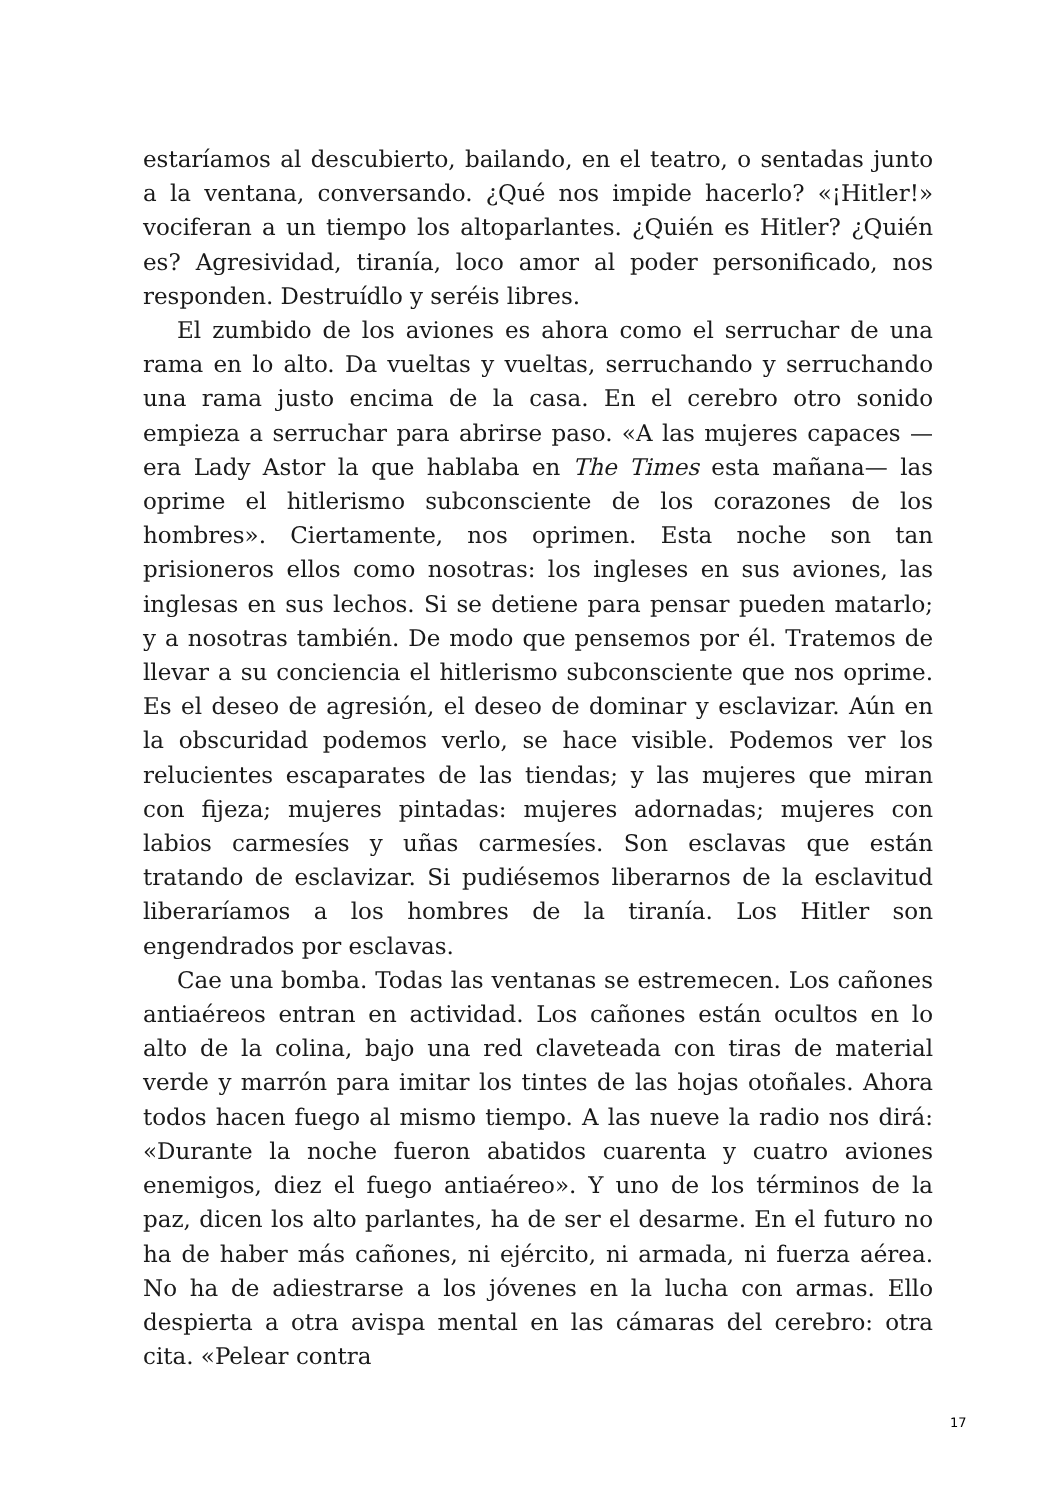estaríamos al descubierto, bailando, en el teatro, o sentadas junto a la ventana, conversando. ¿Qué nos impide hacerlo? «¡Hitler!» vociferan a un tiempo los altoparlantes. ¿Quién es Hitler? ¿Quién es? Agresividad, tiranía, loco amor al poder personificado, nos responden. Destruídlo y seréis libres.
El zumbido de los aviones es ahora como el serruchar de una rama en lo alto. Da vueltas y vueltas, serruchando y serruchando una rama justo encima de la casa. En el cerebro otro sonido empieza a serruchar para abrirse paso. «A las mujeres capaces —era Lady Astor la que hablaba en The Times esta mañana— las oprime el hitlerismo subconsciente de los corazones de los hombres». Ciertamente, nos oprimen. Esta noche son tan prisioneros ellos como nosotras: los ingleses en sus aviones, las inglesas en sus lechos. Si se detiene para pensar pueden matarlo; y a nosotras también. De modo que pensemos por él. Tratemos de llevar a su conciencia el hitlerismo subconsciente que nos oprime. Es el deseo de agresión, el deseo de dominar y esclavizar. Aún en la obscuridad podemos verlo, se hace visible. Podemos ver los relucientes escaparates de las tiendas; y las mujeres que miran con fijeza; mujeres pintadas: mujeres adornadas; mujeres con labios carmesíes y uñas carmesíes. Son esclavas que están tratando de esclavizar. Si pudiésemos liberarnos de la esclavitud liberaríamos a los hombres de la tiranía. Los Hitler son engendrados por esclavas.
Cae una bomba. Todas las ventanas se estremecen. Los cañones antiaéreos entran en actividad. Los cañones están ocultos en lo alto de la colina, bajo una red claveteada con tiras de material verde y marrón para imitar los tintes de las hojas otoñales. Ahora todos hacen fuego al mismo tiempo. A las nueve la radio nos dirá: «Durante la noche fueron abatidos cuarenta y cuatro aviones enemigos, diez el fuego antiaéreo». Y uno de los términos de la paz, dicen los alto parlantes, ha de ser el desarme. En el futuro no ha de haber más cañones, ni ejército, ni armada, ni fuerza aérea. No ha de adiestrarse a los jóvenes en la lucha con armas. Ello despierta a otra avispa mental en las cámaras del cerebro: otra cita. «Pelear contra
17